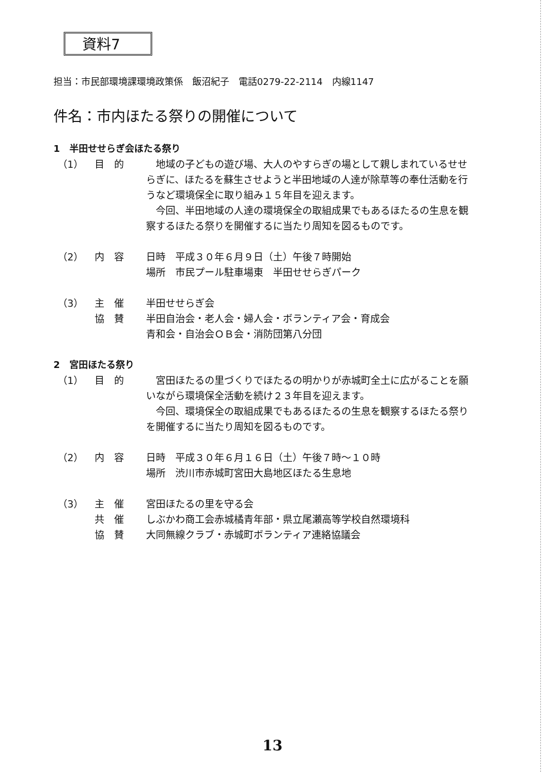資料7
担当：市民部環境課環境政策係　飯沼紀子　電話0279-22-2114　内線1147
件名：市内ほたる祭りの開催について
1　半田せせらぎ会ほたる祭り
（1） 目　的 　地域の子どもの遊び場、大人のやすらぎの場として親しまれているせせらぎに、ほたるを蘇生させようと半田地域の人達が除草等の奉仕活動を行うなど環境保全に取り組み１５年目を迎えます。
　今回、半田地域の人達の環境保全の取組成果でもあるほたるの生息を観察するほたる祭りを開催するに当たり周知を図るものです。
（2） 内　容 日時　平成３０年６月９日（土）午後７時開始
場所　市民プール駐車場東　半田せせらぎパーク
（3） 主　催 半田せせらぎ会
協　賛 半田自治会・老人会・婦人会・ボランティア会・育成会
青和会・自治会ＯＢ会・消防団第八分団
2　宮田ほたる祭り
（1） 目　的 　宮田ほたるの里づくりでほたるの明かりが赤城町全土に広がることを願いながら環境保全活動を続け２３年目を迎えます。
　今回、環境保全の取組成果でもあるほたるの生息を観察するほたる祭りを開催するに当たり周知を図るものです。
（2） 内　容 日時　平成３０年６月１６日（土）午後７時～１０時
場所　渋川市赤城町宮田大島地区ほたる生息地
（3） 主　催 宮田ほたるの里を守る会
共　催 しぶかわ商工会赤城橘青年部・県立尾瀬高等学校自然環境科
協　賛 大同無線クラブ・赤城町ボランティア連絡協議会
13